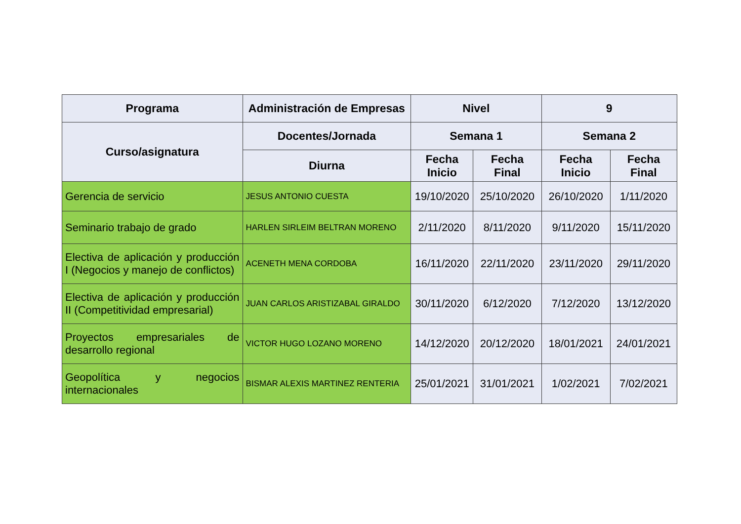| Programa | Administración de Empresas | Nivel | | 9 | |
| --- | --- | --- | --- | --- | --- |
| Curso/asignatura | Docentes/Jornada | Semana 1 | | Semana 2 | |
| | Diurna | Fecha Inicio | Fecha Final | Fecha Inicio | Fecha Final |
| Gerencia de servicio | JESUS ANTONIO CUESTA | 19/10/2020 | 25/10/2020 | 26/10/2020 | 1/11/2020 |
| Seminario trabajo de grado | HARLEN SIRLEIM BELTRAN MORENO | 2/11/2020 | 8/11/2020 | 9/11/2020 | 15/11/2020 |
| Electiva de aplicación y producción I (Negocios y manejo de conflictos) | ACENETH MENA CORDOBA | 16/11/2020 | 22/11/2020 | 23/11/2020 | 29/11/2020 |
| Electiva de aplicación y producción II (Competitividad empresarial) | JUAN CARLOS ARISTIZABAL GIRALDO | 30/11/2020 | 6/12/2020 | 7/12/2020 | 13/12/2020 |
| Proyectos empresariales de desarrollo regional | VICTOR HUGO LOZANO MORENO | 14/12/2020 | 20/12/2020 | 18/01/2021 | 24/01/2021 |
| Geopolítica y negocios internacionales | BISMAR ALEXIS MARTINEZ RENTERIA | 25/01/2021 | 31/01/2021 | 1/02/2021 | 7/02/2021 |